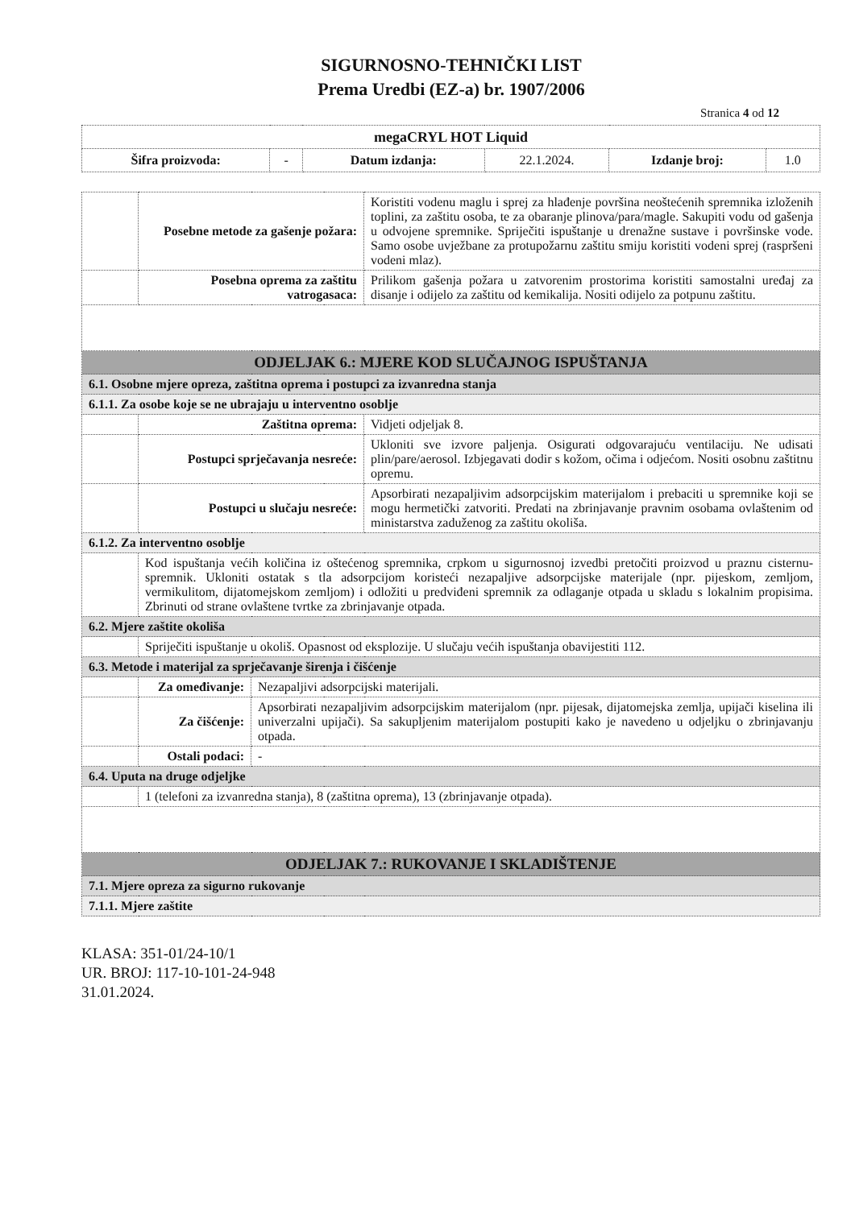SIGURNOSNO-TEHNIČKI LIST
Prema Uredbi (EZ-a) br. 1907/2006
Stranica 4 od 12
| megaCRYL HOT Liquid | | | | | |
| Šifra proizvoda: | - | Datum izdanja: | 22.1.2024. | Izdanje broj: | 1.0 |
| | Posebne metode za gašenje požara: | | Koristiti vodenu maglu i sprej za hlađenje površina neoštećenih spremnika izloženih toplini, za zaštitu osoba, te za obaranje plinova/para/magle. Sakupiti vodu od gašenja u odvojene spremnike. Spriječiti ispuštanje u drenažne sustave i površinske vode. Samo osobe uvježbane za protupožarnu zaštitu smiju koristiti vodeni sprej (raspršeni vodeni mlaz). |
| | Posebna oprema za zaštitu vatrogasaca: | | Prilikom gašenja požara u zatvorenim prostorima koristiti samostalni uređaj za disanje i odijelo za zaštitu od kemikalija. Nositi odijelo za potpunu zaštitu. |
| ODJELJAK 6.: MJERE KOD SLUČAJNOG ISPUŠTANJA | | | |
| 6.1. Osobne mjere opreza, zaštitna oprema i postupci za izvanredna stanja | | | |
| 6.1.1. Za osobe koje se ne ubrajaju u interventno osoblje | | | |
| | Zaštitna oprema: | | Vidjeti odjeljak 8. |
| | Postupci sprječavanja nesreće: | | Ukloniti sve izvore paljenja. Osigurati odgovarajuću ventilaciju. Ne udisati plin/pare/aerosol. Izbjegavati dodir s kožom, očima i odjećom. Nositi osobnu zaštitnu opremu. |
| | Postupci u slučaju nesreće: | | Apsorbirati nezapaljivim adsorpcijskim materijalom i prebaciti u spremnike koji se mogu hermetički zatvoriti. Predati na zbrinjavanje pravnim osobama ovlaštenim od ministarstva zaduženog za zaštitu okoliša. |
| 6.1.2. Za interventno osoblje | | | |
| | Kod ispuštanja većih količina iz oštećenog spremnika, crpkom u sigurnosnoj izvedbi pretočiti proizvod u praznu cisternu-spremnik. Ukloniti ostatak s tla adsorpcijom koristeći nezapaljive adsorpcijske materijale (npr. pijeskom, zemljom, vermikulitom, dijatomejskom zemljom) i odložiti u predviđeni spremnik za odlaganje otpada u skladu s lokalnim propisima. Zbrinuti od strane ovlaštene tvrtke za zbrinjavanje otpada. | | |
| 6.2. Mjere zaštite okoliša | | | |
| | Spriječiti ispuštanje u okoliš. Opasnost od eksplozije. U slučaju većih ispuštanja obavijestiti 112. | | |
| 6.3. Metode i materijal za sprječavanje širenja i čišćenje | | | |
| | Za omeđivanje: | Nezapaljivi adsorpcijski materijali. | |
| | Za čišćenje: | Apsorbirati nezapaljivim adsorpcijskim materijalom (npr. pijesak, dijatomejska zemlja, upijači kiselina ili univerzalni upijači). Sa sakupljenim materijalom postupiti kako je navedeno u odjeljku o zbrinjavanju otpada. | |
| | Ostali podaci: | - | |
| 6.4. Uputa na druge odjeljke | | | |
| | 1 (telefoni za izvanredna stanja), 8 (zaštitna oprema), 13 (zbrinjavanje otpada). | | |
| ODJELJAK 7.: RUKOVANJE I SKLADIŠTENJE | | | |
| 7.1. Mjere opreza za sigurno rukovanje | | | |
| 7.1.1. Mjere zaštite | | | |
KLASA: 351-01/24-10/1
UR. BROJ: 117-10-101-24-948
31.01.2024.